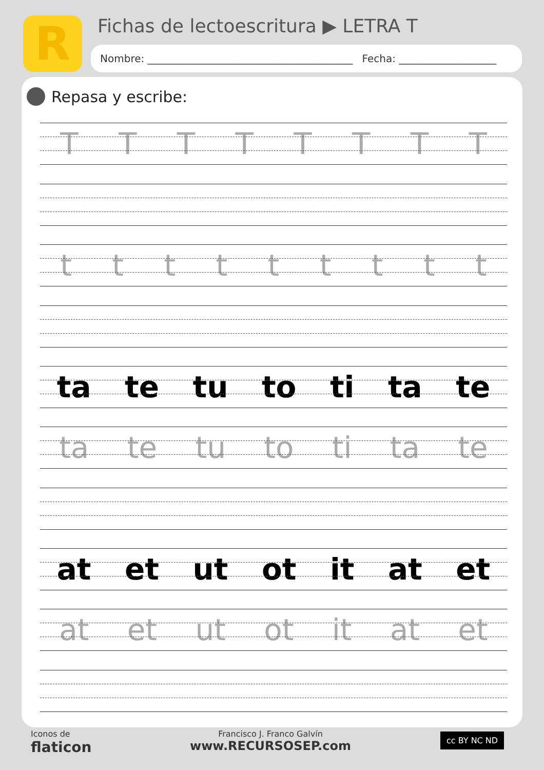R
Fichas de lectoescritura ▶ LETRA T
Nombre: ________________________________________ Fecha: ___________________
Repasa y escribe:
T T T T T T T T
t t t t t t t t t
ta te tu to ti ta te
ta te tu to ti ta te
at et ut ot it at et
at et ut ot it at et
Iconos de
flaticon
Francisco J. Franco Galvín
www.RECURSOSEP.com
cc BY NC ND